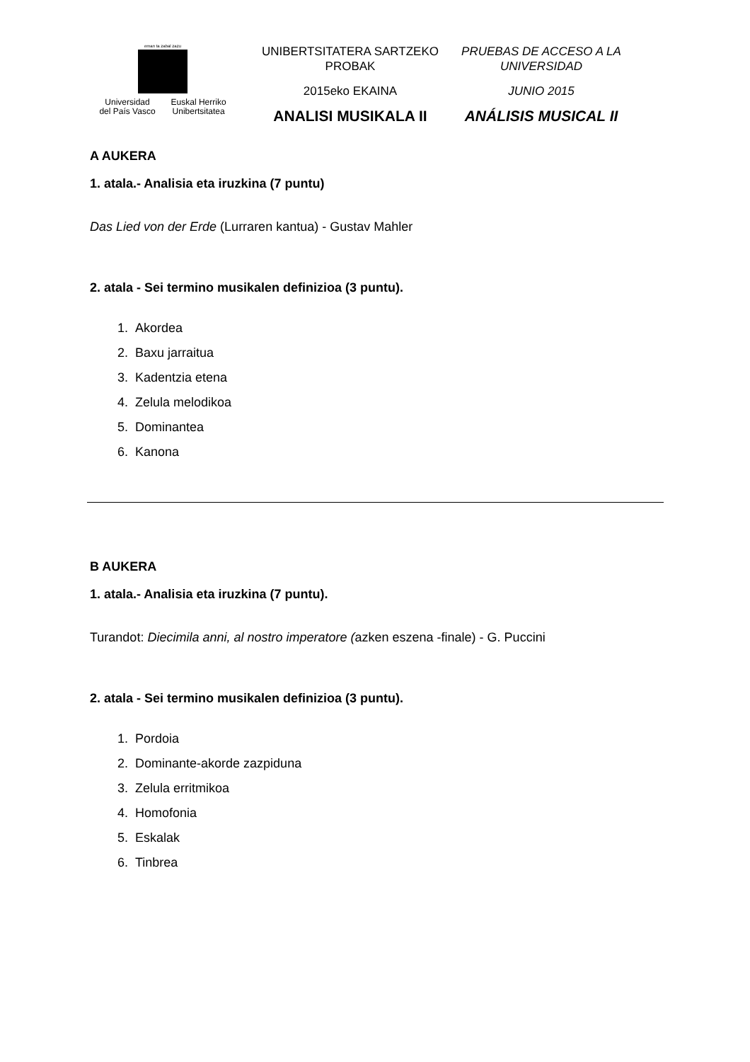eman ta zabal zazu
Universidad
del País Vasco
Euskal Herriko
Unibertsitatea
UNIBERTSITATERA SARTZEKO
PROBAK
2015eko EKAINA
ANALISI MUSIKALA II
PRUEBAS DE ACCESO A LA
UNIVERSIDAD
JUNIO 2015
ANÁLISIS MUSICAL II
A AUKERA
1. atala.- Analisia eta iruzkina (7 puntu)
Das Lied von der Erde (Lurraren kantua) - Gustav Mahler
2. atala - Sei termino musikalen definizioa (3 puntu).
1. Akordea
2. Baxu jarraitua
3. Kadentzia etena
4. Zelula melodikoa
5. Dominantea
6. Kanona
B AUKERA
1. atala.- Analisia eta iruzkina (7 puntu).
Turandot: Diecimila anni, al nostro imperatore (azken eszena -finale) - G. Puccini
2. atala - Sei termino musikalen definizioa (3 puntu).
1. Pordoia
2. Dominante-akorde zazpiduna
3. Zelula erritmikoa
4. Homofonia
5. Eskalak
6. Tinbrea